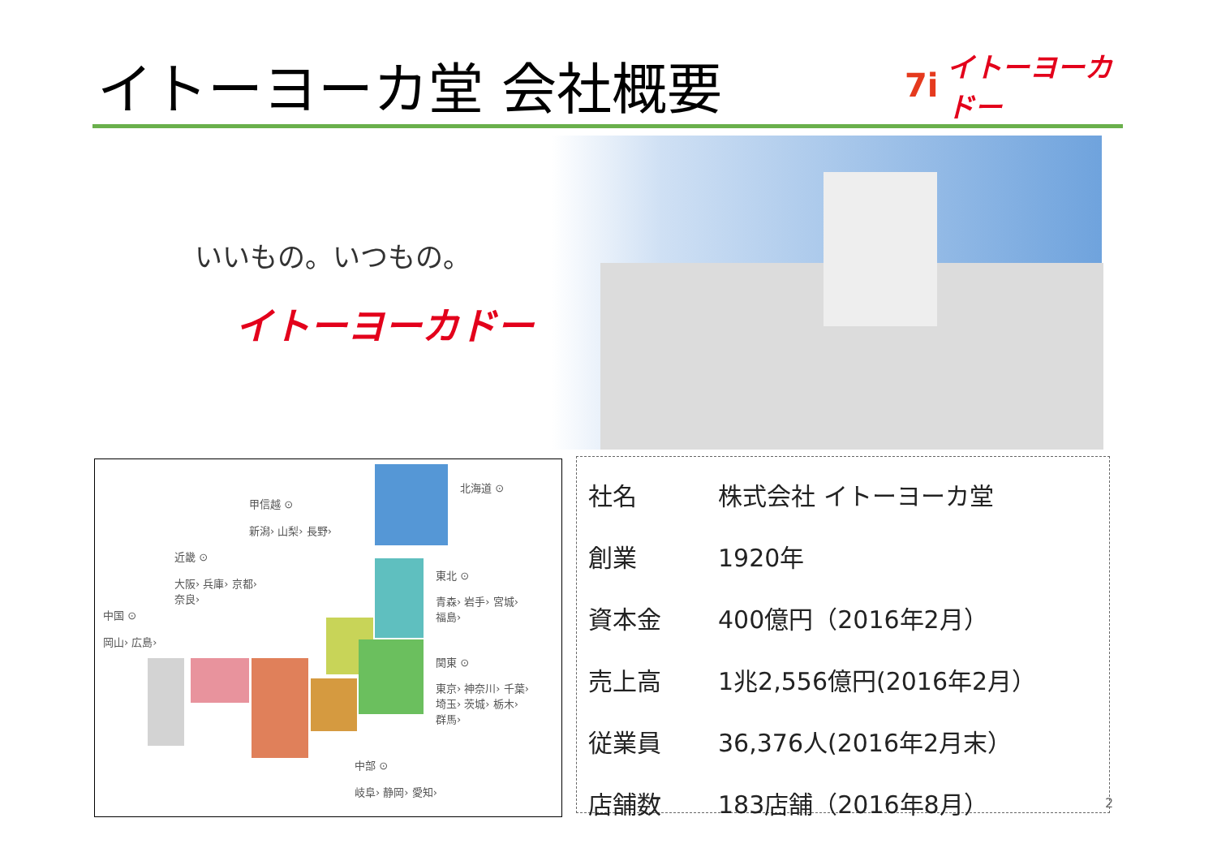イトーヨーカ堂 会社概要 7i イトーヨーカドー
いいもの。いつもの。
イトーヨーカドー
北海道 ⊙
甲信越 ⊙
新潟› 山梨› 長野›
近畿 ⊙
大阪› 兵庫› 京都›
奈良›
東北 ⊙
青森› 岩手› 宮城›
福島›
中国 ⊙
岡山› 広島›
関東 ⊙
東京› 神奈川› 千葉›
埼玉› 茨城› 栃木›
群馬›
中部 ⊙
岐阜› 静岡› 愛知›
| 社名 | 株式会社 イトーヨーカ堂 |
| 創業 | 1920年 |
| 資本金 | 400億円（2016年2月） |
| 売上高 | 1兆2,556億円(2016年2月） |
| 従業員 | 36,376人(2016年2月末） |
| 店舗数 | 183店舗（2016年8月） |
2